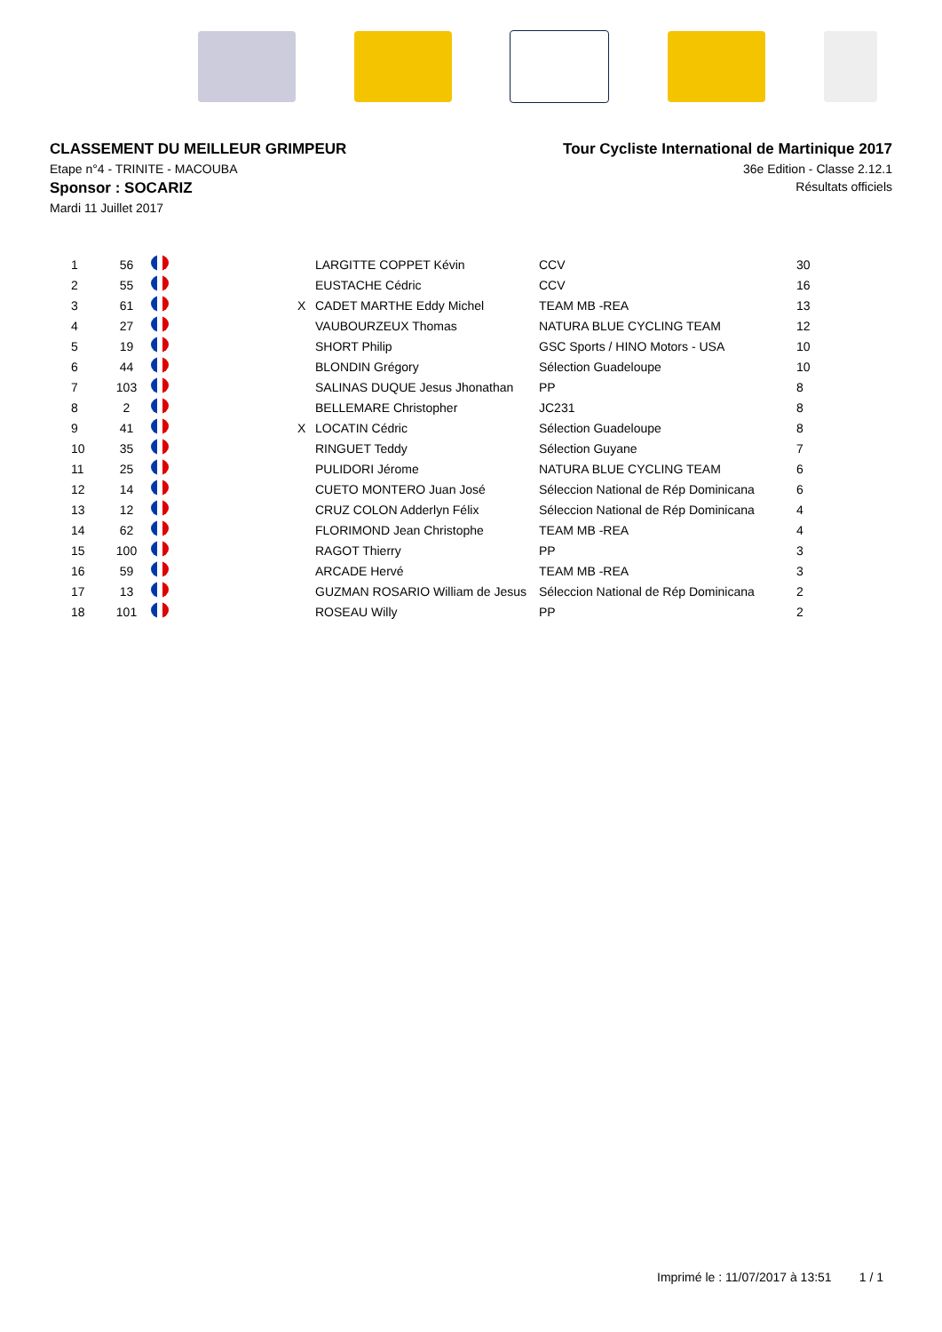CLASSEMENT DU MEILLEUR GRIMPEUR
Etape n°4 - TRINITE - MACOUBA
Sponsor : SOCARIZ
Mardi 11 Juillet 2017
Tour Cycliste International de Martinique 2017
36e Edition - Classe 2.12.1
Résultats officiels
| 1 | 56 | | | LARGITTE COPPET Kévin | CCV | 30 |
| 2 | 55 | | | EUSTACHE Cédric | CCV | 16 |
| 3 | 61 | | X | CADET MARTHE Eddy Michel | TEAM MB -REA | 13 |
| 4 | 27 | | | VAUBOURZEUX Thomas | NATURA BLUE CYCLING TEAM | 12 |
| 5 | 19 | | | SHORT Philip | GSC Sports / HINO Motors - USA | 10 |
| 6 | 44 | | | BLONDIN Grégory | Sélection Guadeloupe | 10 |
| 7 | 103 | | | SALINAS DUQUE Jesus Jhonathan | PP | 8 |
| 8 | 2 | | | BELLEMARE Christopher | JC231 | 8 |
| 9 | 41 | | X | LOCATIN Cédric | Sélection Guadeloupe | 8 |
| 10 | 35 | | | RINGUET Teddy | Sélection Guyane | 7 |
| 11 | 25 | | | PULIDORI Jérome | NATURA BLUE CYCLING TEAM | 6 |
| 12 | 14 | | | CUETO MONTERO Juan José | Séleccion National de Rép Dominicana | 6 |
| 13 | 12 | | | CRUZ COLON Adderlyn Félix | Séleccion National de Rép Dominicana | 4 |
| 14 | 62 | | | FLORIMOND Jean Christophe | TEAM MB -REA | 4 |
| 15 | 100 | | | RAGOT Thierry | PP | 3 |
| 16 | 59 | | | ARCADE Hervé | TEAM MB -REA | 3 |
| 17 | 13 | | | GUZMAN ROSARIO William de Jesus | Séleccion National de Rép Dominicana | 2 |
| 18 | 101 | | | ROSEAU Willy | PP | 2 |
Imprimé le : 11/07/2017 à 13:51 1 / 1